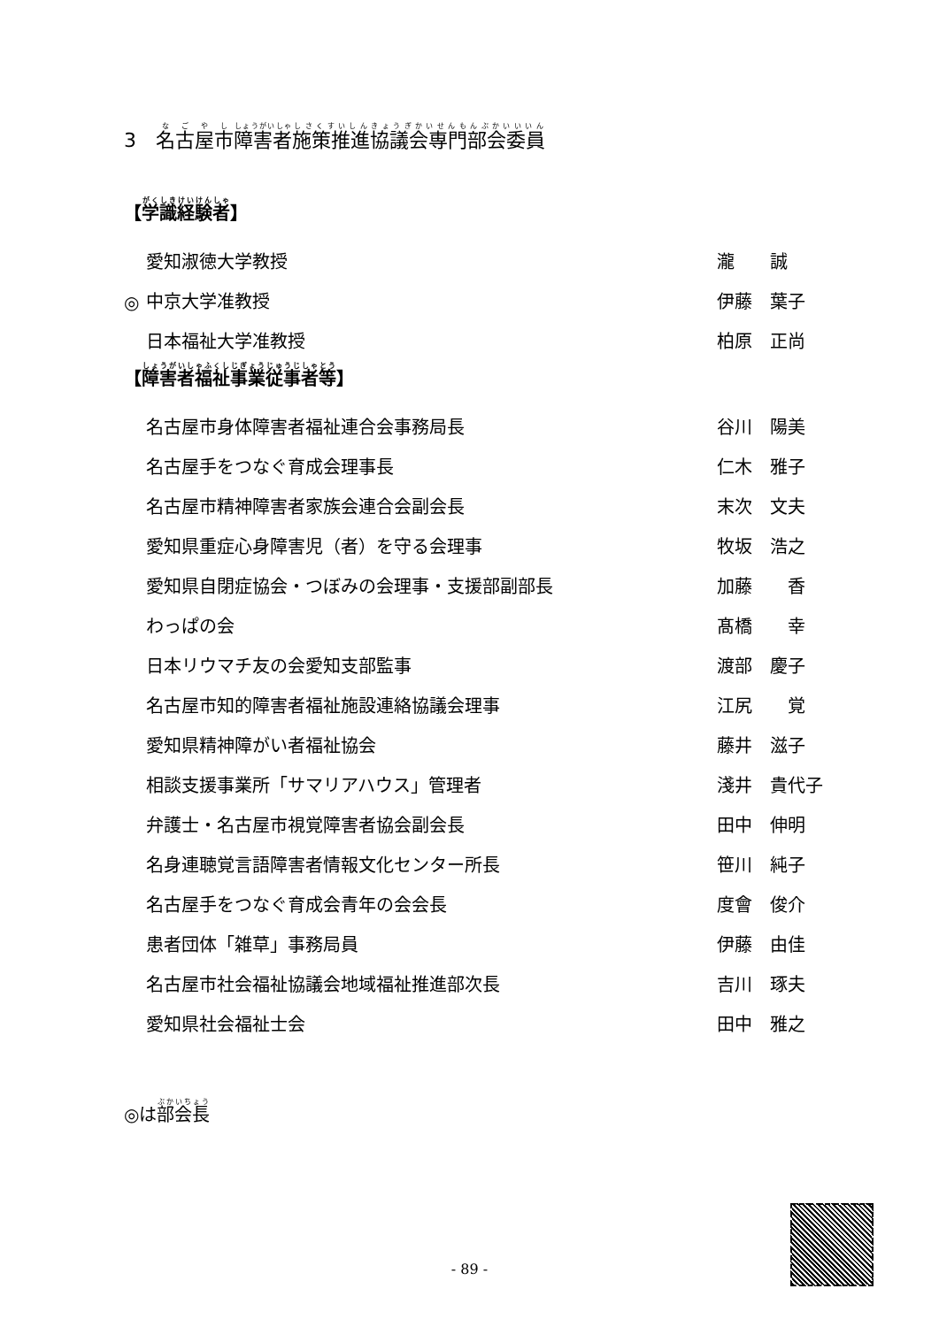3　名古屋市障害者施策推進協議会専門部会委員
【学識経験者】
| | 愛知淑徳大学教授 | 瀧 誠 |
| ◎ | 中京大学准教授 | 伊藤 葉子 |
| | 日本福祉大学准教授 | 柏原 正尚 |
【障害者福祉事業従事者等】
| | 名古屋市身体障害者福祉連合会事務局長 | 谷川 陽美 |
| | 名古屋手をつなぐ育成会理事長 | 仁木 雅子 |
| | 名古屋市精神障害者家族会連合会副会長 | 末次 文夫 |
| | 愛知県重症心身障害児（者）を守る会理事 | 牧坂 浩之 |
| | 愛知県自閉症協会・つぼみの会理事・支援部副部長 | 加藤 香 |
| | わっぱの会 | 髙橋 幸 |
| | 日本リウマチ友の会愛知支部監事 | 渡部 慶子 |
| | 名古屋市知的障害者福祉施設連絡協議会理事 | 江尻 覚 |
| | 愛知県精神障がい者福祉協会 | 藤井 滋子 |
| | 相談支援事業所「サマリアハウス」管理者 | 淺井 貴代子 |
| | 弁護士・名古屋市視覚障害者協会副会長 | 田中 伸明 |
| | 名身連聴覚言語障害者情報文化センター所長 | 笹川 純子 |
| | 名古屋手をつなぐ育成会青年の会会長 | 度會 俊介 |
| | 患者団体「雑草」事務局員 | 伊藤 由佳 |
| | 名古屋市社会福祉協議会地域福祉推進部次長 | 吉川 琢夫 |
| | 愛知県社会福祉士会 | 田中 雅之 |
◎は部会長
- 89 -